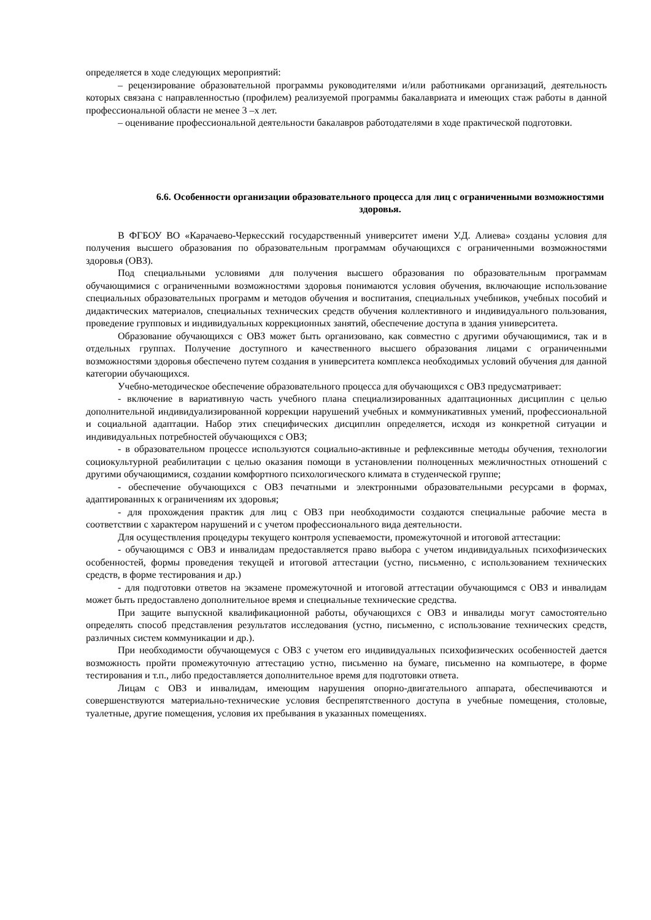определяется в ходе следующих мероприятий:
– рецензирование образовательной программы руководителями и/или работниками организаций, деятельность которых связана с направленностью (профилем) реализуемой программы бакалавриата и имеющих стаж работы в данной профессиональной области не менее 3 –х лет.
– оценивание профессиональной деятельности бакалавров работодателями в ходе практической подготовки.
6.6. Особенности организации образовательного процесса для лиц с ограниченными возможностями здоровья.
В ФГБОУ ВО «Карачаево-Черкесский государственный университет имени У.Д. Алиева» созданы условия для получения высшего образования по образовательным программам обучающихся с ограниченными возможностями здоровья (ОВЗ).
Под специальными условиями для получения высшего образования по образовательным программам обучающимися с ограниченными возможностями здоровья понимаются условия обучения, включающие использование специальных образовательных программ и методов обучения и воспитания, специальных учебников, учебных пособий и дидактических материалов, специальных технических средств обучения коллективного и индивидуального пользования, проведение групповых и индивидуальных коррекционных занятий, обеспечение доступа в здания университета.
Образование обучающихся с ОВЗ может быть организовано, как совместно с другими обучающимися, так и в отдельных группах. Получение доступного и качественного высшего образования лицами с ограниченными возможностями здоровья обеспечено путем создания в университета комплекса необходимых условий обучения для данной категории обучающихся.
Учебно-методическое обеспечение образовательного процесса для обучающихся с ОВЗ предусматривает:
- включение в вариативную часть учебного плана специализированных адаптационных дисциплин с целью дополнительной индивидуализированной коррекции нарушений учебных и коммуникативных умений, профессиональной и социальной адаптации. Набор этих специфических дисциплин определяется, исходя из конкретной ситуации и индивидуальных потребностей обучающихся с ОВЗ;
- в образовательном процессе используются социально-активные и рефлексивные методы обучения, технологии социокультурной реабилитации с целью оказания помощи в установлении полноценных межличностных отношений с другими обучающимися, создании комфортного психологического климата в студенческой группе;
- обеспечение обучающихся с ОВЗ печатными и электронными образовательными ресурсами в формах, адаптированных к ограничениям их здоровья;
- для прохождения практик для лиц с ОВЗ при необходимости создаются специальные рабочие места в соответствии с характером нарушений и с учетом профессионального вида деятельности.
Для осуществления процедуры текущего контроля успеваемости, промежуточной и итоговой аттестации:
- обучающимся с ОВЗ и инвалидам предоставляется право выбора с учетом индивидуальных психофизических особенностей, формы проведения текущей и итоговой аттестации (устно, письменно, с использованием технических средств, в форме тестирования и др.)
- для подготовки ответов на экзамене промежуточной и итоговой аттестации обучающимся с ОВЗ и инвалидам может быть предоставлено дополнительное время и специальные технические средства.
При защите выпускной квалификационной работы, обучающихся с ОВЗ и инвалиды могут самостоятельно определять способ представления результатов исследования (устно, письменно, с использование технических средств, различных систем коммуникации и др.).
При необходимости обучающемуся с ОВЗ с учетом его индивидуальных психофизических особенностей дается возможность пройти промежуточную аттестацию устно, письменно на бумаге, письменно на компьютере, в форме тестирования и т.п., либо предоставляется дополнительное время для подготовки ответа.
Лицам с ОВЗ и инвалидам, имеющим нарушения опорно-двигательного аппарата, обеспечиваются и совершенствуются материально-технические условия беспрепятственного доступа в учебные помещения, столовые, туалетные, другие помещения, условия их пребывания в указанных помещениях.